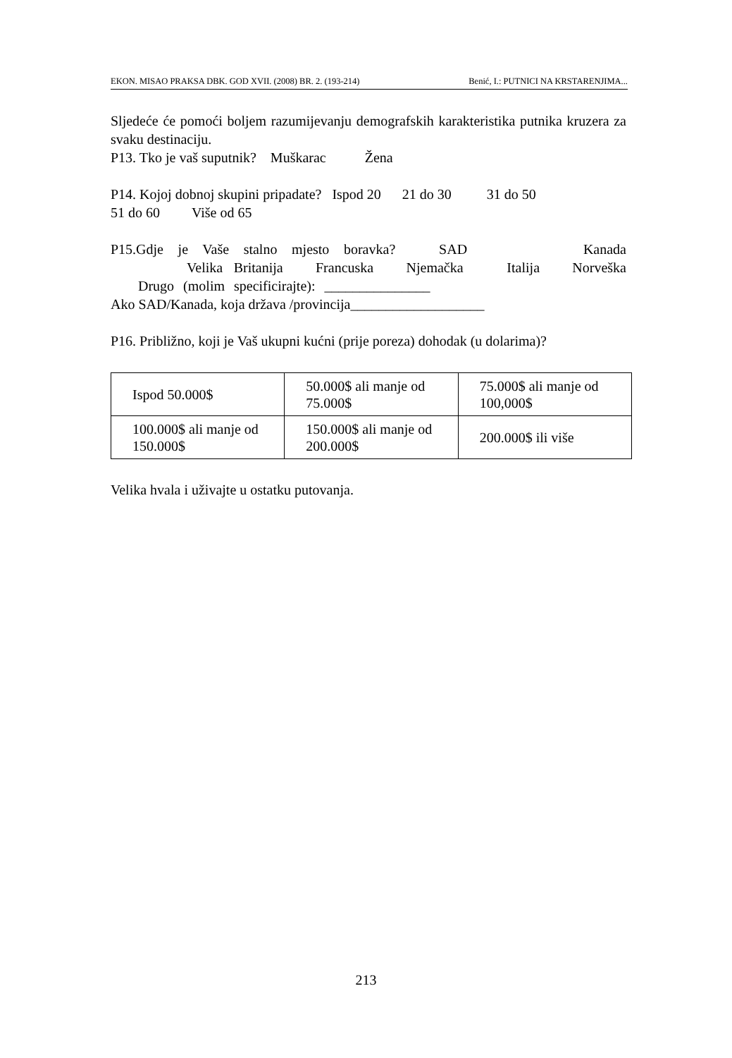EKON. MISAO PRAKSA DBK. GOD XVII. (2008) BR. 2. (193-214) Benić, I.: PUTNICI NA KRSTARENJIMA...
Sljedeće će pomoći boljem razumijevanju demografskih karakteristika putnika kruzera za svaku destinaciju.
P13. Tko je vaš suputnik? Muškarac Žena
P14. Kojoj dobnoj skupini pripadate? Ispod 20 21 do 30 31 do 50
51 do 60 Više od 65
P15.Gdje je Vaše stalno mjesto boravka? SAD Kanada Velika Britanija Francuska Njemačka Italija Norveška Drugo (molim specificirajte): _______________
Ako SAD/Kanada, koja država /provincija___________________
P16. Približno, koji je Vaš ukupni kućni (prije poreza) dohodak (u dolarima)?
| Ispod 50.000$ | 50.000$ ali manje od 75.000$ | 75.000$ ali manje od 100,000$ |
| 100.000$ ali manje od 150.000$ | 150.000$ ali manje od 200.000$ | 200.000$ ili više |
Velika hvala i uživajte u ostatku putovanja.
213